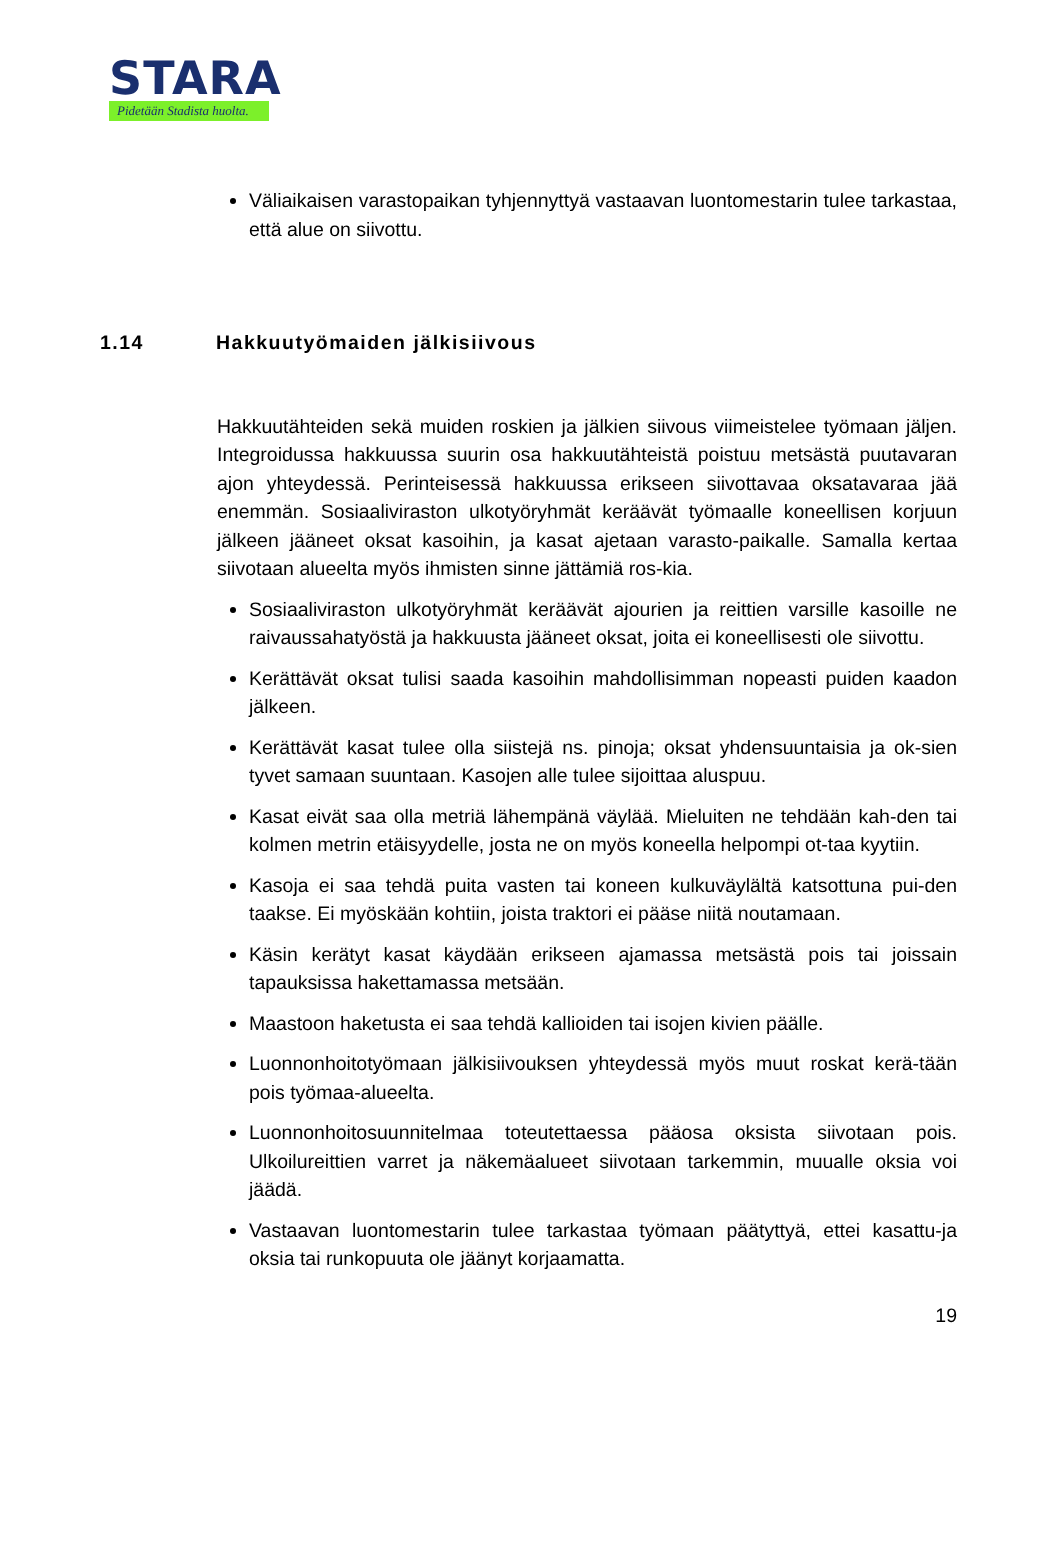STARA
Pidetään Stadista huolta.
Väliaikaisen varastopaikan tyhjennyttyä vastaavan luontomestarin tulee tarkastaa, että alue on siivottu.
1.14 Hakkuutyömaiden jälkisiivous
Hakkuutähteiden sekä muiden roskien ja jälkien siivous viimeistelee työmaan jäljen. Integroidussa hakkuussa suurin osa hakkuutähteistä poistuu metsästä puutavaran ajon yhteydessä. Perinteisessä hakkuussa erikseen siivottavaa oksatavaraa jää enemmän. Sosiaaliviraston ulkotyöryhmät keräävät työmaalle koneellisen korjuun jälkeen jääneet oksat kasoihin, ja kasat ajetaan varasto-paikalle. Samalla kertaa siivotaan alueelta myös ihmisten sinne jättämiä ros-kia.
Sosiaaliviraston ulkotyöryhmät keräävät ajourien ja reittien varsille kasoille ne raivaussahatyöstä ja hakkuusta jääneet oksat, joita ei koneellisesti ole siivottu.
Kerättävät oksat tulisi saada kasoihin mahdollisimman nopeasti puiden kaadon jälkeen.
Kerättävät kasat tulee olla siistejä ns. pinoja; oksat yhdensuuntaisia ja ok-sien tyvet samaan suuntaan. Kasojen alle tulee sijoittaa aluspuu.
Kasat eivät saa olla metriä lähempänä väylää. Mieluiten ne tehdään kah-den tai kolmen metrin etäisyydelle, josta ne on myös koneella helpompi ot-taa kyytiin.
Kasoja ei saa tehdä puita vasten tai koneen kulkuväylältä katsottuna pui-den taakse. Ei myöskään kohtiin, joista traktori ei pääse niitä noutamaan.
Käsin kerätyt kasat käydään erikseen ajamassa metsästä pois tai joissain tapauksissa hakettamassa metsään.
Maastoon haketusta ei saa tehdä kallioiden tai isojen kivien päälle.
Luonnonhoitotyömaan jälkisiivouksen yhteydessä myös muut roskat kerä-tään pois työmaa-alueelta.
Luonnonhoitosuunnitelmaa toteutettaessa pääosa oksista siivotaan pois. Ulkoilureittien varret ja näkemäalueet siivotaan tarkemmin, muualle oksia voi jäädä.
Vastaavan luontomestarin tulee tarkastaa työmaan päätyttyä, ettei kasattu-ja oksia tai runkopuuta ole jäänyt korjaamatta.
19